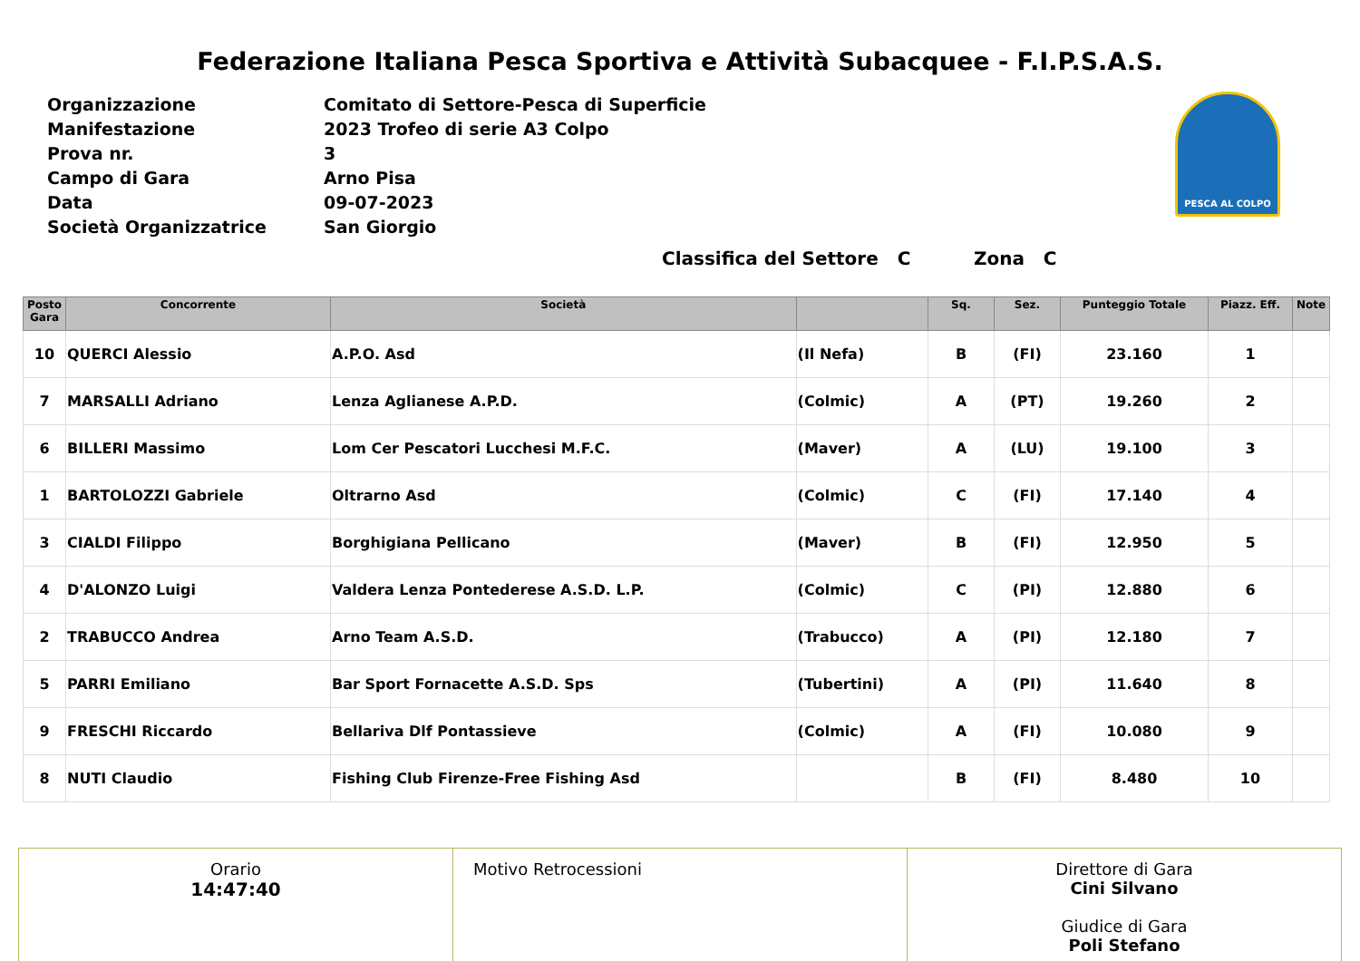Federazione Italiana Pesca Sportiva e Attività Subacquee - F.I.P.S.A.S.
| Organizzazione | Comitato di Settore-Pesca di Superficie |
| Manifestazione | 2023 Trofeo di serie A3 Colpo |
| Prova nr. | 3 |
| Campo di Gara | Arno Pisa |
| Data | 09-07-2023 |
| Società Organizzatrice | San Giorgio |
PESCA AL COLPO
Classifica del Settore C Zona C
| Posto Gara | Concorrente | Società | | Sq. | Sez. | Punteggio Totale | Piazz. Eff. | Note |
| --- | --- | --- | --- | --- | --- | --- | --- | --- |
| 10 | QUERCI Alessio | A.P.O. Asd | (Il Nefa) | B | (FI) | 23.160 | 1 | |
| 7 | MARSALLI Adriano | Lenza Aglianese A.P.D. | (Colmic) | A | (PT) | 19.260 | 2 | |
| 6 | BILLERI Massimo | Lom Cer Pescatori Lucchesi M.F.C. | (Maver) | A | (LU) | 19.100 | 3 | |
| 1 | BARTOLOZZI Gabriele | Oltrarno Asd | (Colmic) | C | (FI) | 17.140 | 4 | |
| 3 | CIALDI Filippo | Borghigiana Pellicano | (Maver) | B | (FI) | 12.950 | 5 | |
| 4 | D'ALONZO Luigi | Valdera Lenza Pontederese A.S.D. L.P. | (Colmic) | C | (PI) | 12.880 | 6 | |
| 2 | TRABUCCO Andrea | Arno Team A.S.D. | (Trabucco) | A | (PI) | 12.180 | 7 | |
| 5 | PARRI Emiliano | Bar Sport Fornacette A.S.D. Sps | (Tubertini) | A | (PI) | 11.640 | 8 | |
| 9 | FRESCHI Riccardo | Bellariva Dlf Pontassieve | (Colmic) | A | (FI) | 10.080 | 9 | |
| 8 | NUTI Claudio | Fishing Club Firenze-Free Fishing Asd | | B | (FI) | 8.480 | 10 | |
Orario
14:47:40
Motivo Retrocessioni Direttore di Gara
Cini Silvano
Giudice di Gara
Poli Stefano